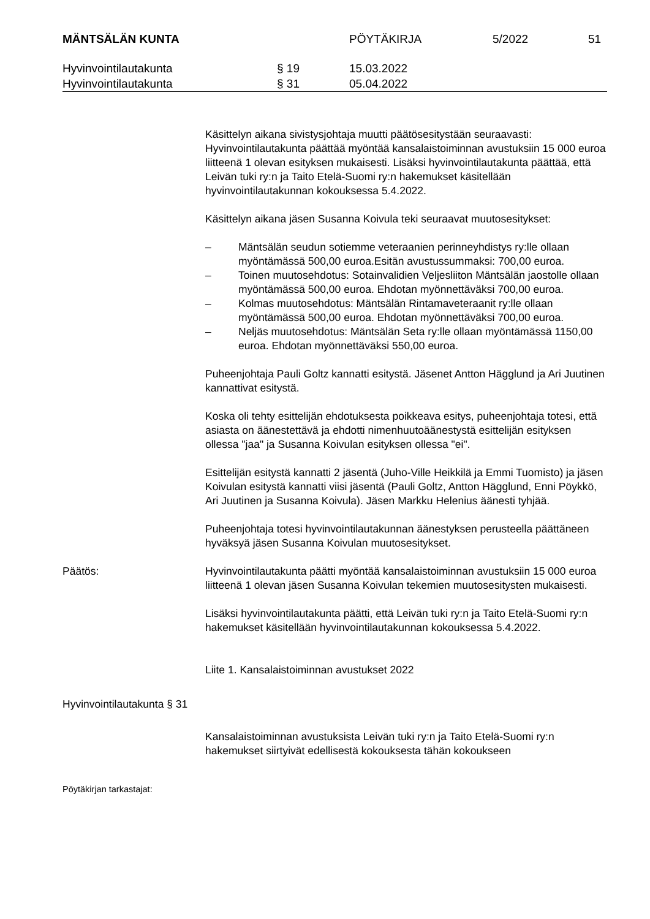MÄNTSÄLÄN KUNTA PÖYTÄKIRJA 5/2022 51
Hyvinvointilautakunta § 19 15.03.2022
Hyvinvointilautakunta § 31 05.04.2022
Käsittelyn aikana sivistysjohtaja muutti päätösesitystään seuraavasti: Hyvinvointilautakunta päättää myöntää kansalaistoiminnan avustuksiin 15 000 euroa liitteenä 1 olevan esityksen mukaisesti. Lisäksi hyvinvointilautakunta päättää, että Leivän tuki ry:n ja Taito Etelä-Suomi ry:n hakemukset käsitellään hyvinvointilautakunnan kokouksessa 5.4.2022.
Käsittelyn aikana jäsen Susanna Koivula teki seuraavat muutosesitykset:
– Mäntsälän seudun sotiemme veteraanien perinneyhdistys ry:lle ollaan myöntämässä 500,00 euroa.Esitän avustussummaksi: 700,00 euroa.
– Toinen muutosehdotus: Sotainvalidien Veljesliiton Mäntsälän jaostolle ollaan myöntämässä 500,00 euroa. Ehdotan myönnettäväksi 700,00 euroa.
– Kolmas muutosehdotus: Mäntsälän Rintamaveteraanit ry:lle ollaan myöntämässä 500,00 euroa. Ehdotan myönnettäväksi 700,00 euroa.
– Neljäs muutosehdotus: Mäntsälän Seta ry:lle ollaan myöntämässä 1150,00 euroa. Ehdotan myönnettäväksi 550,00 euroa.
Puheenjohtaja Pauli Goltz kannatti esitystä. Jäsenet Antton Hägglund ja Ari Juutinen kannattivat esitystä.
Koska oli tehty esittelijän ehdotuksesta poikkeava esitys, puheenjohtaja totesi, että asiasta on äänestettävä ja ehdotti nimenhuutoäänestystä esittelijän esityksen ollessa "jaa" ja Susanna Koivulan esityksen ollessa "ei".
Esittelijän esitystä kannatti 2 jäsentä (Juho-Ville Heikkilä ja Emmi Tuomisto) ja jäsen Koivulan esitystä kannatti viisi jäsentä (Pauli Goltz, Antton Hägglund, Enni Pöykkö, Ari Juutinen ja Susanna Koivula). Jäsen Markku Helenius äänesti tyhjää.
Puheenjohtaja totesi hyvinvointilautakunnan äänestyksen perusteella päättäneen hyväksyä jäsen Susanna Koivulan muutosesitykset.
Päätös: Hyvinvointilautakunta päätti myöntää kansalaistoiminnan avustuksiin 15 000 euroa liitteenä 1 olevan jäsen Susanna Koivulan tekemien muutosesitysten mukaisesti.
Lisäksi hyvinvointilautakunta päätti, että Leivän tuki ry:n ja Taito Etelä-Suomi ry:n hakemukset käsitellään hyvinvointilautakunnan kokouksessa 5.4.2022.
Liite 1. Kansalaistoiminnan avustukset 2022
Hyvinvointilautakunta § 31
Kansalaistoiminnan avustuksista Leivän tuki ry:n ja Taito Etelä-Suomi ry:n hakemukset siirtyivät edellisestä kokouksesta tähän kokoukseen
Pöytäkirjan tarkastajat: